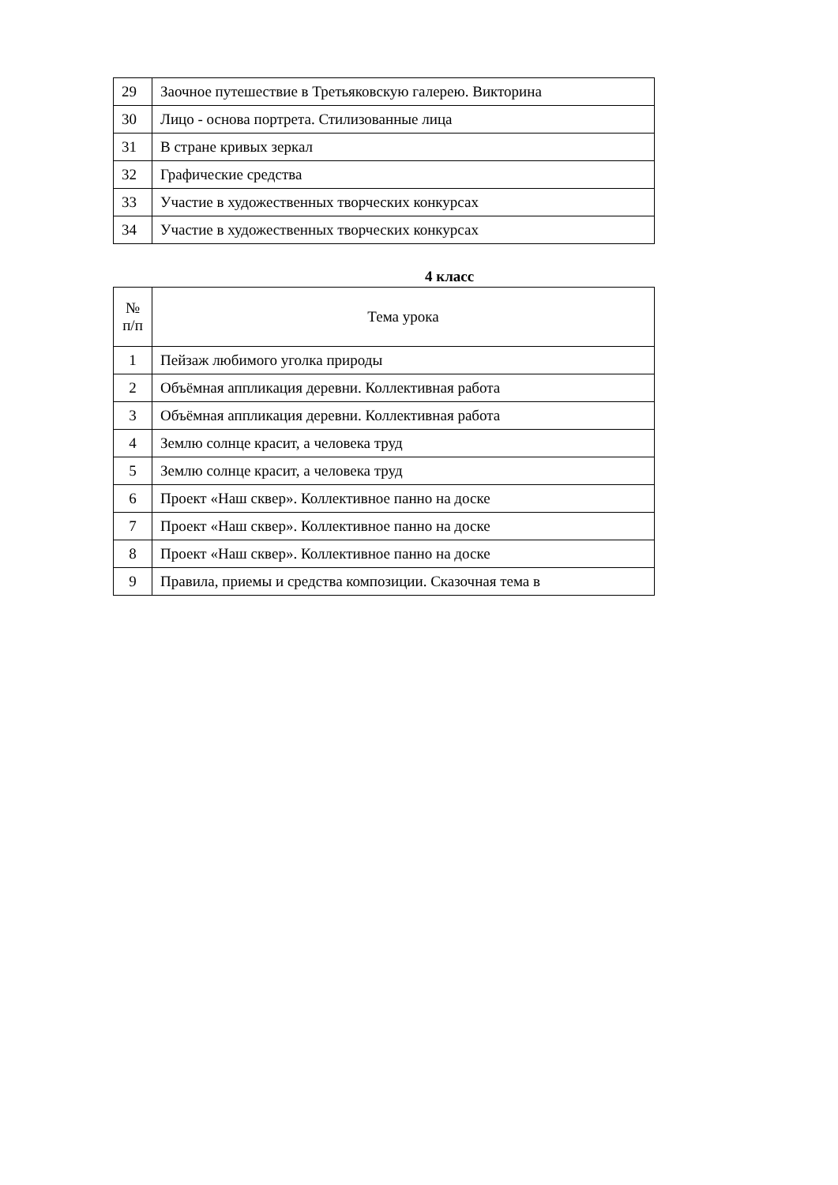| 29 | Заочное путешествие в Третьяковскую галерею. Викторина |
| 30 | Лицо - основа портрета. Стилизованные лица |
| 31 | В стране кривых зеркал |
| 32 | Графические средства |
| 33 | Участие в художественных творческих конкурсах |
| 34 | Участие в художественных творческих конкурсах |
4 класс
| № п/п | Тема урока |
| --- | --- |
| 1 | Пейзаж любимого уголка природы |
| 2 | Объёмная аппликация деревни. Коллективная работа |
| 3 | Объёмная аппликация деревни. Коллективная работа |
| 4 | Землю солнце красит, а человека труд |
| 5 | Землю солнце красит, а человека труд |
| 6 | Проект «Наш сквер». Коллективное панно на доске |
| 7 | Проект «Наш сквер». Коллективное панно на доске |
| 8 | Проект «Наш сквер». Коллективное панно на доске |
| 9 | Правила, приемы и средства композиции. Сказочная тема в |